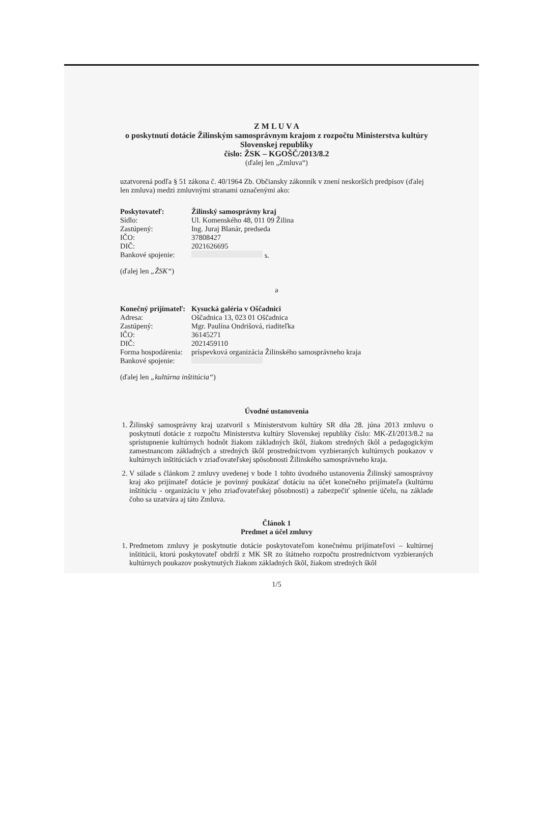Z M L U V A
o poskytnutí dotácie Žilinským samosprávnym krajom z rozpočtu Ministerstva kultúry Slovenskej republiky
číslo: ŽSK – KGOŠČ/2013/8.2
(ďalej len „Zmluva“)
uzatvorená podľa § 51 zákona č. 40/1964 Zb. Občiansky zákonník v znení neskorších predpisov (ďalej len zmluva) medzi zmluvnými stranami označenými ako:
Poskytovateľ: Žilinský samosprávny kraj
Sídlo: Ul. Komenského 48, 011 09 Žilina
Zastúpený: Ing. Juraj Blanár, predseda
IČO: 37808427
DIČ: 2021626695
Bankové spojenie: s.
(ďalej len „ŽSK“)
a
Konečný prijímateľ: Kysucká galéria v Oščadnici
Adresa: Oščadnica 13, 023 01 Oščadnica
Zastúpený: Mgr. Paulína Ondrišová, riaditeľka
IČO: 36145271
DIČ: 2021459110
Forma hospodárenia: príspevková organizácia Žilinského samosprávneho kraja
Bankové spojenie:
(ďalej len „kultúrna inštitúcia“)
Úvodné ustanovenia
1. Žilinský samosprávny kraj uzatvoril s Ministerstvom kultúry SR dňa 28. júna 2013 zmluvu o poskytnutí dotácie z rozpočtu Ministerstva kultúry Slovenskej republiky číslo: MK-ZI/2013/8.2 na sprístupnenie kultúrnych hodnôt žiakom základných škôl, žiakom stredných škôl a pedagogickým zamestnancom základných a stredných škôl prostredníctvom vyzbieraných kultúrnych poukazov v kultúrnych inštitúciách v zriaďovateľskej spôsobnosti Žilinského samosprávneho kraja.
2. V súlade s článkom 2 zmluvy uvedenej v bode 1 tohto úvodného ustanovenia Žilinský samosprávny kraj ako prijímateľ dotácie je povinný poukázať dotáciu na účet konečného prijímateľa (kultúrnu inštitúciu - organizáciu v jeho zriaďovateľskej pôsobnosti) a zabezpečiť splnenie účelu, na základe čoho sa uzatvára aj táto Zmluva.
Článok 1
Predmet a účel zmluvy
1. Predmetom zmluvy je poskytnutie dotácie poskytovateľom konečnému prijímateľovi – kultúrnej inštitúcii, ktorú poskytovateľ obdrží z MK SR zo štátneho rozpočtu prostredníctvom vyzbieraných kultúrnych poukazov poskytnutých žiakom základných škôl, žiakom stredných škôl
1/5